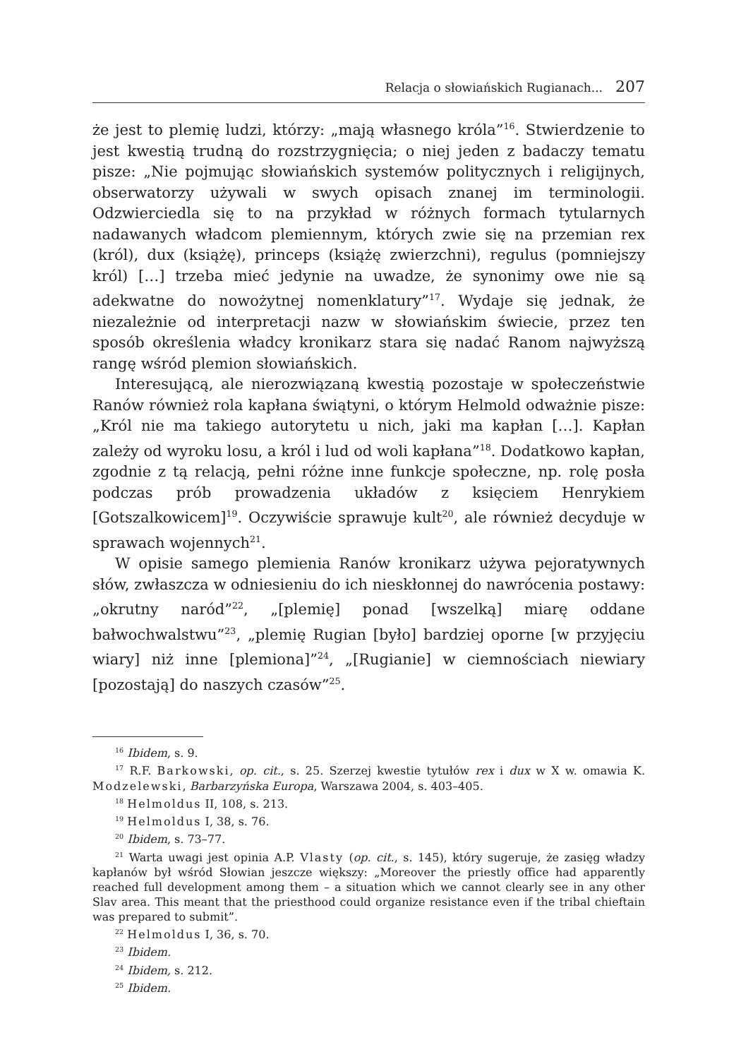Relacja o słowiańskich Rugianach... 207
że jest to plemię ludzi, którzy: „mają własnego króla”<sup>16</sup>. Stwierdzenie to jest kwestią trudną do rozstrzygnięcia; o niej jeden z badaczy tematu pisze: „Nie pojmując słowiańskich systemów politycznych i religijnych, obserwatorzy używali w swych opisach znanej im terminologii. Odzwierciedla się to na przykład w różnych formach tytularnych nadawanych władcom plemiennym, których zwie się na przemian rex (król), dux (książę), princeps (książę zwierzchni), regulus (pomniejszy król) […] trzeba mieć jedynie na uwadze, że synonimy owe nie są adekwatne do nowożytnej nomenklatury”<sup>17</sup>. Wydaje się jednak, że niezależnie od interpretacji nazw w słowiańskim świecie, przez ten sposób określenia władcy kronikarz stara się nadać Ranom najwyższą rangę wśród plemion słowiańskich.
Interesującą, ale nierozwiązaną kwestią pozostaje w społeczeństwie Ranów również rola kapłana świątyni, o którym Helmold odważnie pisze: „Król nie ma takiego autorytetu u nich, jaki ma kapłan […]. Kapłan zależy od wyroku losu, a król i lud od woli kapłana”<sup>18</sup>. Dodatkowo kapłan, zgodnie z tą relacją, pełni różne inne funkcje społeczne, np. rolę posła podczas prób prowadzenia układów z księciem Henrykiem [Gotszalkowicem]<sup>19</sup>. Oczywiście sprawuje kult<sup>20</sup>, ale również decyduje w sprawach wojennych<sup>21</sup>.
W opisie samego plemienia Ranów kronikarz używa pejoratywnych słów, zwłaszcza w odniesieniu do ich nieskłonnej do nawrócenia postawy: „okrutny naród”<sup>22</sup>, „[plemię] ponad [wszelką] miarę oddane bałwochwalstwu”<sup>23</sup>, „plemię Rugian [było] bardziej oporne [w przyjęciu wiary] niż inne [plemiona]”<sup>24</sup>, „[Rugianie] w ciemnościach niewiary [pozostają] do naszych czasów”<sup>25</sup>.
<sup>16</sup> Ibidem, s. 9.
<sup>17</sup> R.F. Barkowski, op. cit., s. 25. Szerzej kwestie tytułów rex i dux w X w. omawia K. Modzelewski, Barbarzyńska Europa, Warszawa 2004, s. 403–405.
<sup>18</sup> Helmoldus II, 108, s. 213.
<sup>19</sup> Helmoldus I, 38, s. 76.
<sup>20</sup> Ibidem, s. 73–77.
<sup>21</sup> Warta uwagi jest opinia A.P. Vlasty (op. cit., s. 145), który sugeruje, że zasięg władzy kapłanów był wśród Słowian jeszcze większy: „Moreover the priestly office had apparently reached full development among them – a situation which we cannot clearly see in any other Slav area. This meant that the priesthood could organize resistance even if the tribal chieftain was prepared to submit”.
<sup>22</sup> Helmoldus I, 36, s. 70.
<sup>23</sup> Ibidem.
<sup>24</sup> Ibidem, s. 212.
<sup>25</sup> Ibidem.